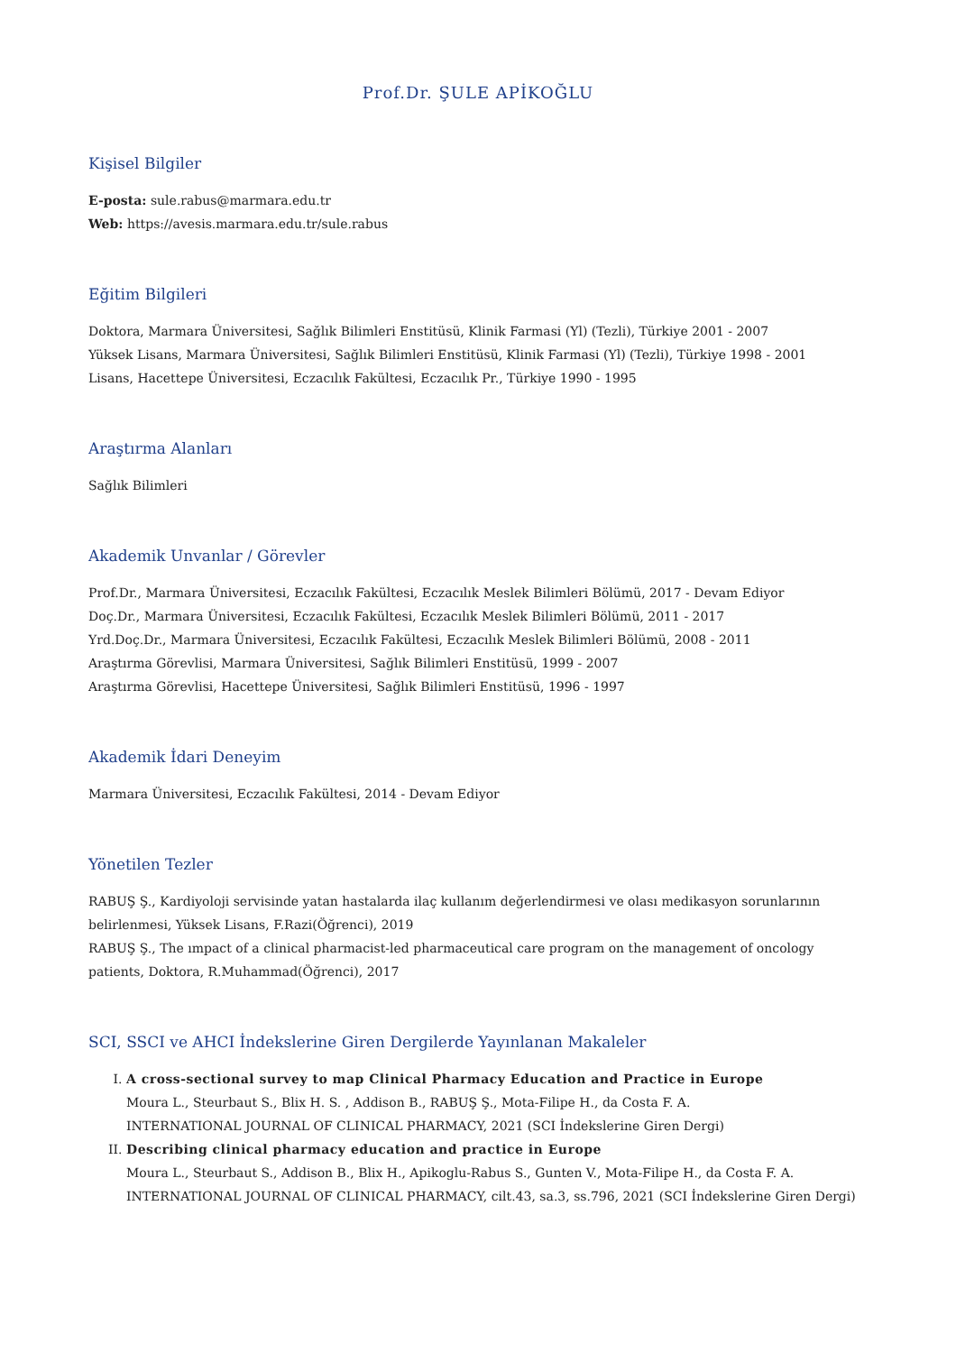Prof.Dr. ŞULE APİKOĞLU
Kişisel Bilgiler
E-posta: sule.rabus@marmara.edu.tr
Web: https://avesis.marmara.edu.tr/sule.rabus
Eğitim Bilgileri
Doktora, Marmara Üniversitesi, Sağlık Bilimleri Enstitüsü, Klinik Farmasi (Yl) (Tezli), Türkiye 2001 - 2007
Yüksek Lisans, Marmara Üniversitesi, Sağlık Bilimleri Enstitüsü, Klinik Farmasi (Yl) (Tezli), Türkiye 1998 - 2001
Lisans, Hacettepe Üniversitesi, Eczacılık Fakültesi, Eczacılık Pr., Türkiye 1990 - 1995
Araştırma Alanları
Sağlık Bilimleri
Akademik Unvanlar / Görevler
Prof.Dr., Marmara Üniversitesi, Eczacılık Fakültesi, Eczacılık Meslek Bilimleri Bölümü, 2017 - Devam Ediyor
Doç.Dr., Marmara Üniversitesi, Eczacılık Fakültesi, Eczacılık Meslek Bilimleri Bölümü, 2011 - 2017
Yrd.Doç.Dr., Marmara Üniversitesi, Eczacılık Fakültesi, Eczacılık Meslek Bilimleri Bölümü, 2008 - 2011
Araştırma Görevlisi, Marmara Üniversitesi, Sağlık Bilimleri Enstitüsü, 1999 - 2007
Araştırma Görevlisi, Hacettepe Üniversitesi, Sağlık Bilimleri Enstitüsü, 1996 - 1997
Akademik İdari Deneyim
Marmara Üniversitesi, Eczacılık Fakültesi, 2014 - Devam Ediyor
Yönetilen Tezler
RABUŞ Ş., Kardiyoloji servisinde yatan hastalarda ilaç kullanım değerlendirmesi ve olası medikasyon sorunlarının belirlenmesi, Yüksek Lisans, F.Razi(Öğrenci), 2019
RABUŞ Ş., The ımpact of a clinical pharmacist-led pharmaceutical care program on the management of oncology patients, Doktora, R.Muhammad(Öğrenci), 2017
SCI, SSCI ve AHCI İndekslerine Giren Dergilerde Yayınlanan Makaleler
I. A cross-sectional survey to map Clinical Pharmacy Education and Practice in Europe
Moura L., Steurbaut S., Blix H. S. , Addison B., RABUŞ Ş., Mota-Filipe H., da Costa F. A.
INTERNATIONAL JOURNAL OF CLINICAL PHARMACY, 2021 (SCI İndekslerine Giren Dergi)
II. Describing clinical pharmacy education and practice in Europe
Moura L., Steurbaut S., Addison B., Blix H., Apikoglu-Rabus S., Gunten V., Mota-Filipe H., da Costa F. A.
INTERNATIONAL JOURNAL OF CLINICAL PHARMACY, cilt.43, sa.3, ss.796, 2021 (SCI İndekslerine Giren Dergi)